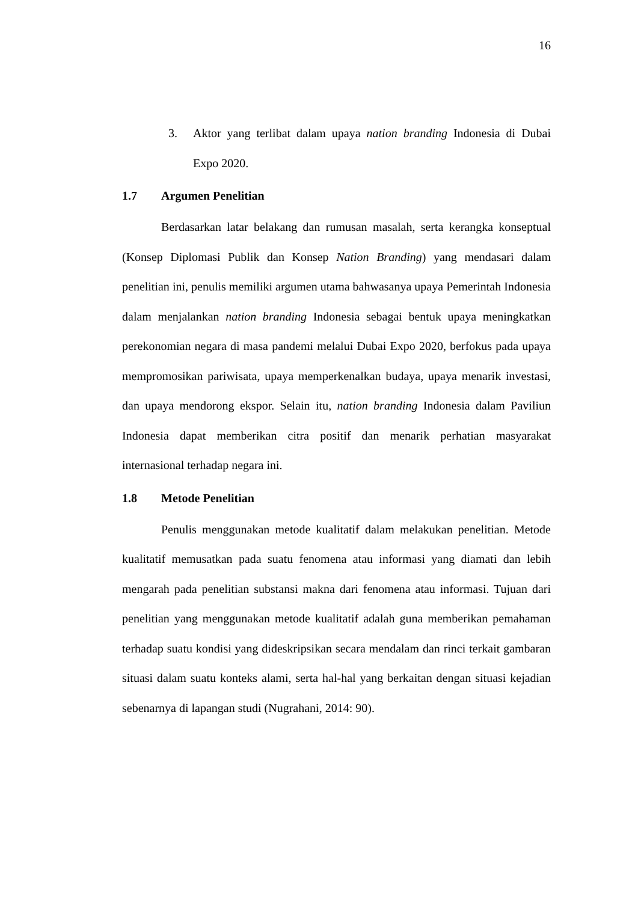16
3. Aktor yang terlibat dalam upaya nation branding Indonesia di Dubai Expo 2020.
1.7 Argumen Penelitian
Berdasarkan latar belakang dan rumusan masalah, serta kerangka konseptual (Konsep Diplomasi Publik dan Konsep Nation Branding) yang mendasari dalam penelitian ini, penulis memiliki argumen utama bahwasanya upaya Pemerintah Indonesia dalam menjalankan nation branding Indonesia sebagai bentuk upaya meningkatkan perekonomian negara di masa pandemi melalui Dubai Expo 2020, berfokus pada upaya mempromosikan pariwisata, upaya memperkenalkan budaya, upaya menarik investasi, dan upaya mendorong ekspor. Selain itu, nation branding Indonesia dalam Paviliun Indonesia dapat memberikan citra positif dan menarik perhatian masyarakat internasional terhadap negara ini.
1.8 Metode Penelitian
Penulis menggunakan metode kualitatif dalam melakukan penelitian. Metode kualitatif memusatkan pada suatu fenomena atau informasi yang diamati dan lebih mengarah pada penelitian substansi makna dari fenomena atau informasi. Tujuan dari penelitian yang menggunakan metode kualitatif adalah guna memberikan pemahaman terhadap suatu kondisi yang dideskripsikan secara mendalam dan rinci terkait gambaran situasi dalam suatu konteks alami, serta hal-hal yang berkaitan dengan situasi kejadian sebenarnya di lapangan studi (Nugrahani, 2014: 90).